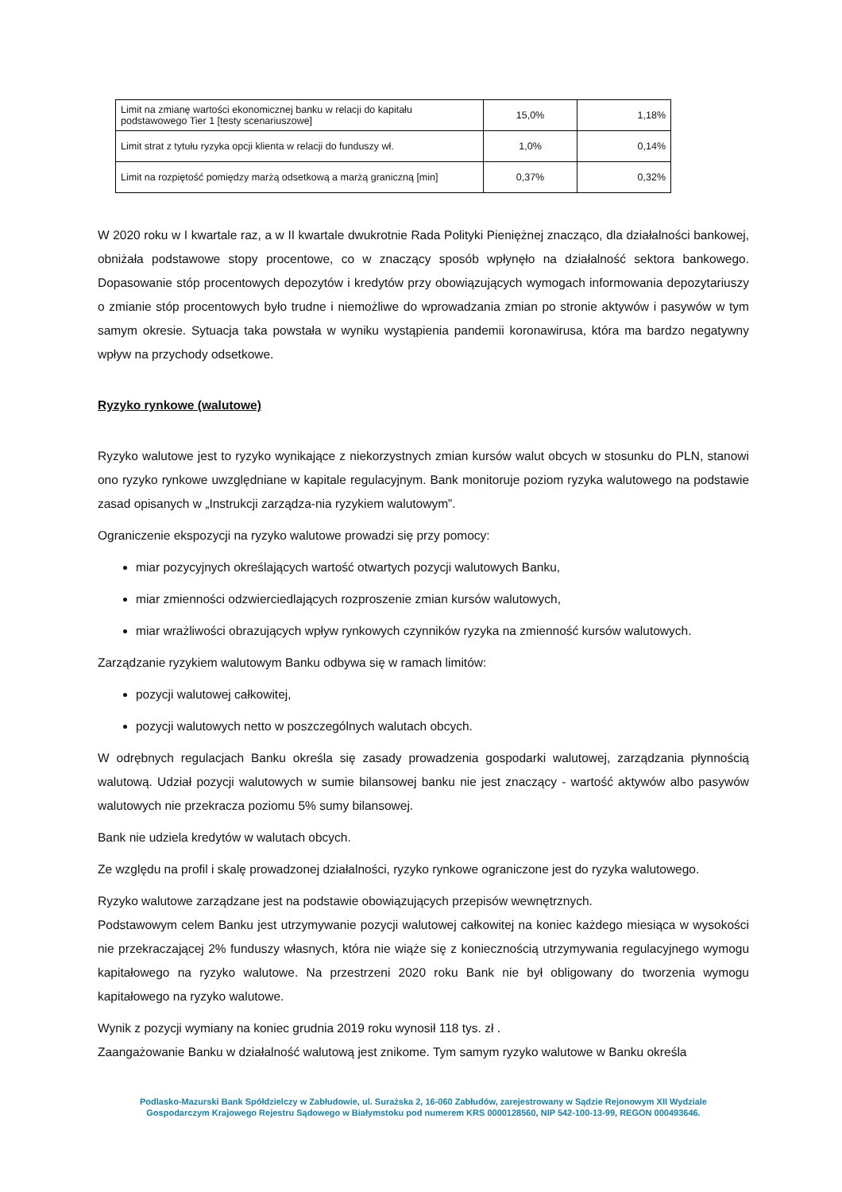| Limit na zmianę wartości ekonomicznej banku w relacji do kapitału podstawowego Tier 1 [testy scenariuszowe] | 15,0% | 1,18% |
| Limit strat z tytułu ryzyka opcji klienta w relacji do funduszy wł. | 1,0% | 0,14% |
| Limit na rozpiętość pomiędzy marżą odsetkową a marżą graniczną [min] | 0,37% | 0,32% |
W 2020 roku w I kwartale raz, a w II kwartale dwukrotnie Rada Polityki Pieniężnej znacząco, dla działalności bankowej, obniżała podstawowe stopy procentowe, co w znaczący sposób wpłynęło na działalność sektora bankowego. Dopasowanie stóp procentowych depozytów i kredytów przy obowiązujących wymogach informowania depozytariuszy o zmianie stóp procentowych było trudne i niemożliwe do wprowadzania zmian po stronie aktywów i pasywów w tym samym okresie. Sytuacja taka powstała w wyniku wystąpienia pandemii koronawirusa, która ma bardzo negatywny wpływ na przychody odsetkowe.
Ryzyko rynkowe (walutowe)
Ryzyko walutowe jest to ryzyko wynikające z niekorzystnych zmian kursów walut obcych w stosunku do PLN, stanowi ono ryzyko rynkowe uwzględniane w kapitale regulacyjnym. Bank monitoruje poziom ryzyka walutowego na podstawie zasad opisanych w „Instrukcji zarządza-nia ryzykiem walutowym”.
Ograniczenie ekspozycji na ryzyko walutowe prowadzi się przy pomocy:
miar pozycyjnych określających wartość otwartych pozycji walutowych Banku,
miar zmienności odzwierciedlających rozproszenie zmian kursów walutowych,
miar wrażliwości obrazujących wpływ rynkowych czynników ryzyka na zmienność kursów walutowych.
Zarządzanie ryzykiem walutowym Banku odbywa się w ramach limitów:
pozycji walutowej całkowitej,
pozycji walutowych netto w poszczególnych walutach obcych.
W odrębnych regulacjach Banku określa się zasady prowadzenia gospodarki walutowej, zarządzania płynnością walutową. Udział pozycji walutowych w sumie bilansowej banku nie jest znaczący - wartość aktywów albo pasywów walutowych nie przekracza poziomu 5% sumy bilansowej.
Bank nie udziela kredytów w walutach obcych.
Ze względu na profil i skalę prowadzonej działalności, ryzyko rynkowe ograniczone jest do ryzyka walutowego.
Ryzyko walutowe zarządzane jest na podstawie obowiązujących przepisów wewnętrznych.
Podstawowym celem Banku jest utrzymywanie pozycji walutowej całkowitej na koniec każdego miesiąca w wysokości nie przekraczającej 2% funduszy własnych, która nie wiąże się z koniecznością utrzymywania regulacyjnego wymogu kapitałowego na ryzyko walutowe. Na przestrzeni 2020 roku Bank nie był obligowany do tworzenia wymogu kapitałowego na ryzyko walutowe.
Wynik z pozycji wymiany na koniec grudnia 2019 roku wynosił 118 tys. zł .
Zaangażowanie Banku w działalność walutową jest znikome. Tym samym ryzyko walutowe w Banku określa
Podlasko-Mazurski Bank Spółdzielczy w Zabłudowie, ul. Surażska 2, 16-060 Zabłudów, zarejestrowany w Sądzie Rejonowym XII Wydziale
Gospodarczym Krajowego Rejestru Sądowego w Białymstoku pod numerem KRS 0000128560, NIP 542-100-13-99, REGON 000493646.